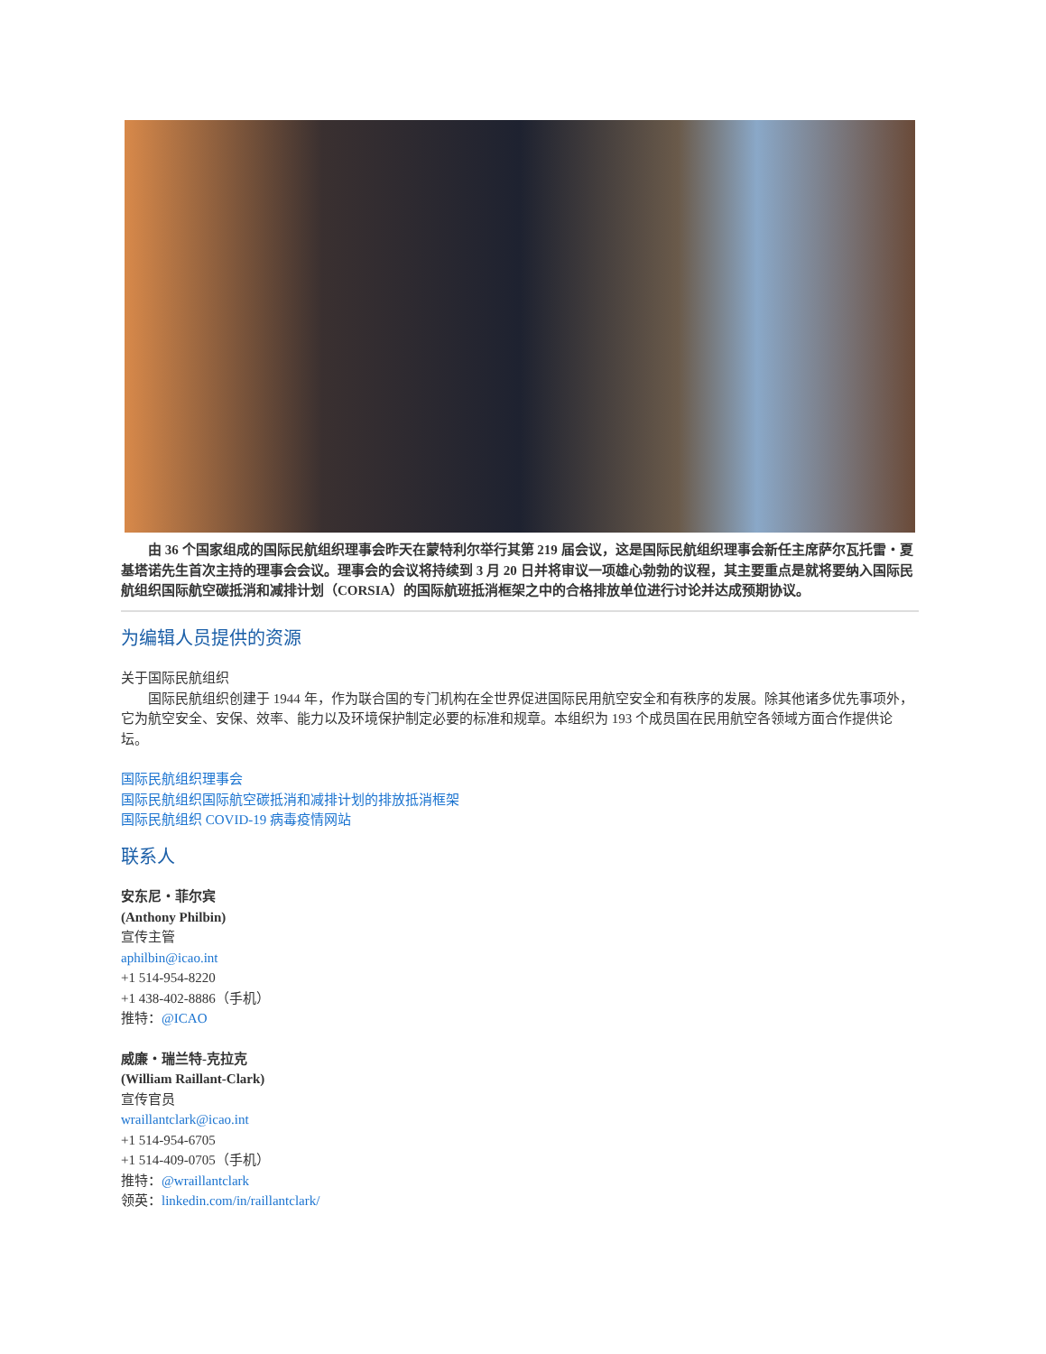由 36 个国家组成的国际民航组织理事会昨天在蒙特利尔举行其第 219 届会议，这是国际民航组织理事会新任主席萨尔瓦托雷・夏基塔诺先生首次主持的理事会会议。理事会的会议将持续到 3 月 20 日并将审议一项雄心勃勃的议程，其主要重点是就将要纳入国际民航组织国际航空碳抵消和减排计划（CORSIA）的国际航班抵消框架之中的合格排放单位进行讨论并达成预期协议。
为编辑人员提供的资源
关于国际民航组织
国际民航组织创建于 1944 年，作为联合国的专门机构在全世界促进国际民用航空安全和有秩序的发展。除其他诸多优先事项外，它为航空安全、安保、效率、能力以及环境保护制定必要的标准和规章。本组织为 193 个成员国在民用航空各领域方面合作提供论坛。
国际民航组织理事会
国际民航组织国际航空碳抵消和减排计划的排放抵消框架
国际民航组织 COVID-19 病毒疫情网站
联系人
安东尼・菲尔宾
(Anthony Philbin)
宣传主管
aphilbin@icao.int
+1 514-954-8220
+1 438-402-8886（手机）
推特：@ICAO
威廉・瑞兰特-克拉克
(William Raillant-Clark)
宣传官员
wraillantclark@icao.int
+1 514-954-6705
+1 514-409-0705（手机）
推特：@wraillantclark
领英：linkedin.com/in/raillantclark/